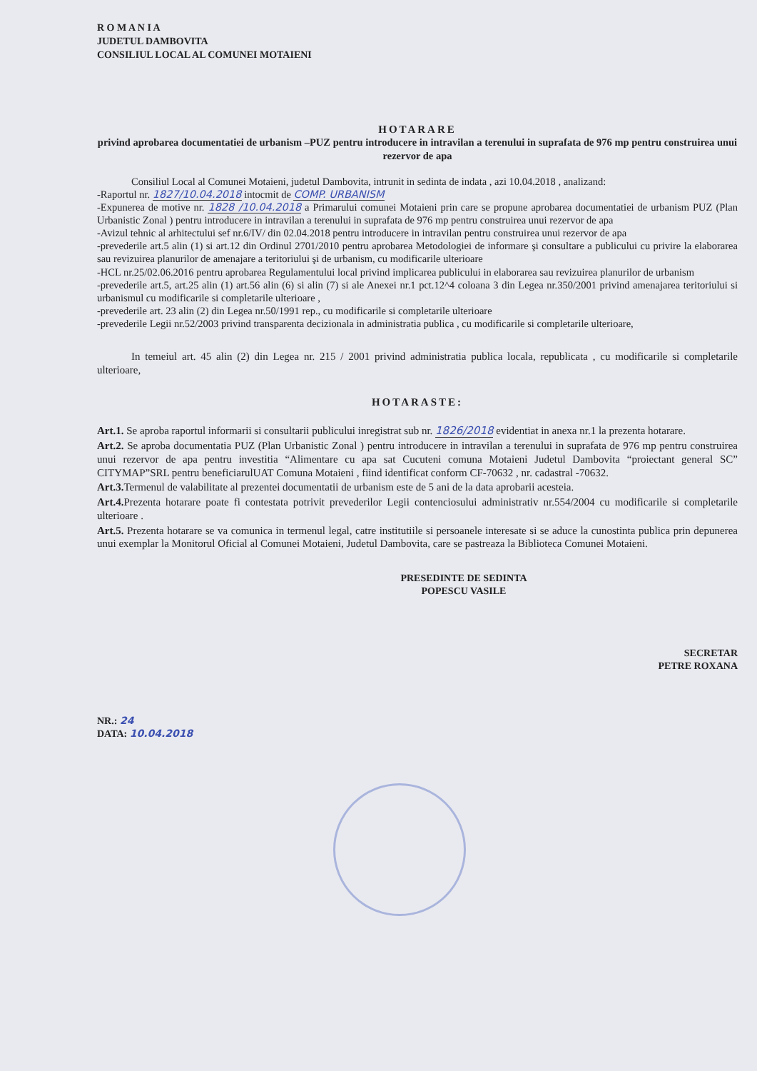R O M A N I A
JUDETUL DAMBOVITA
CONSILIUL LOCAL AL COMUNEI MOTAIENI
HOTARARE
privind aprobarea documentatiei de urbanism –PUZ pentru introducere in intravilan a terenului in suprafata de 976 mp pentru construirea unui rezervor de apa
Consiliul Local al Comunei Motaieni, judetul Dambovita, intrunit in sedinta de indata , azi 10.04.2018 , analizand:
-Raportul nr. 1827/10.04.2018 intocmit de COMP. URBANISM
-Expunerea de motive nr. 1828 /10.04.2018 a Primarului comunei Motaieni prin care se propune aprobarea documentatiei de urbanism PUZ (Plan Urbanistic Zonal ) pentru introducere in intravilan a terenului in suprafata de 976 mp pentru construirea unui rezervor de apa
-Avizul tehnic al arhitectului sef nr.6/IV/ din 02.04.2018 pentru introducere in intravilan pentru construirea unui rezervor de apa
-prevederile art.5 alin (1) si art.12 din Ordinul 2701/2010 pentru aprobarea Metodologiei de informare şi consultare a publicului cu privire la elaborarea sau revizuirea planurilor de amenajare a teritoriului şi de urbanism, cu modificarile ulterioare
-HCL nr.25/02.06.2016 pentru aprobarea Regulamentului local privind implicarea publicului in elaborarea sau revizuirea planurilor de urbanism
-prevederile art.5, art.25 alin (1) art.56 alin (6) si alin (7) si ale Anexei nr.1 pct.12^4 coloana 3 din Legea nr.350/2001 privind amenajarea teritoriului si urbanismul cu modificarile si completarile ulterioare ,
-prevederile art. 23 alin (2) din Legea nr.50/1991 rep., cu modificarile si completarile ulterioare
-prevederile Legii nr.52/2003 privind transparenta decizionala in administratia publica , cu modificarile si completarile ulterioare,
In temeiul art. 45 alin (2) din Legea nr. 215 / 2001 privind administratia publica locala, republicata , cu modificarile si completarile ulterioare,
HOTARASTE:
Art.1. Se aproba raportul informarii si consultarii publicului inregistrat sub nr. 1826/2018 evidentiat in anexa nr.1 la prezenta hotarare.
Art.2. Se aproba documentatia PUZ (Plan Urbanistic Zonal ) pentru introducere in intravilan a terenului in suprafata de 976 mp pentru construirea unui rezervor de apa pentru investitia “Alimentare cu apa sat Cucuteni comuna Motaieni Judetul Dambovita “proiectant general SC” CITYMAP”SRL pentru beneficiarulUAT Comuna Motaieni , fiind identificat conform CF-70632 , nr. cadastral -70632.
Art.3. Termenul de valabilitate al prezentei documentatii de urbanism este de 5 ani de la data aprobarii acesteia.
Art.4. Prezenta hotarare poate fi contestata potrivit prevederilor Legii contenciosului administrativ nr.554/2004 cu modificarile si completarile ulterioare .
Art.5. Prezenta hotarare se va comunica in termenul legal, catre institutiile si persoanele interesate si se aduce la cunostinta publica prin depunerea unui exemplar la Monitorul Oficial al Comunei Motaieni, Judetul Dambovita, care se pastreaza la Biblioteca Comunei Motaieni.
PRESEDINTE DE SEDINTA
POPESCU VASILE
SECRETAR
PETRE ROXANA
NR.: 24
DATA: 10.04.2018